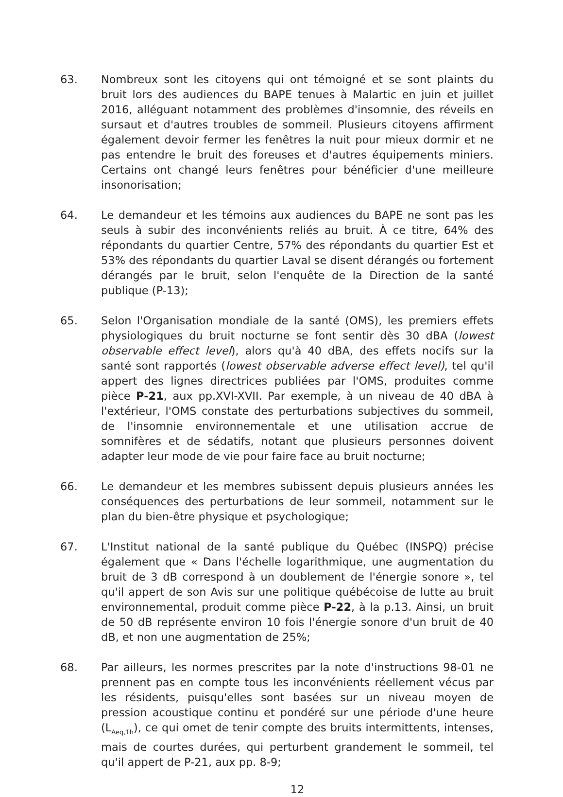63. Nombreux sont les citoyens qui ont témoigné et se sont plaints du bruit lors des audiences du BAPE tenues à Malartic en juin et juillet 2016, alléguant notamment des problèmes d'insomnie, des réveils en sursaut et d'autres troubles de sommeil. Plusieurs citoyens affirment également devoir fermer les fenêtres la nuit pour mieux dormir et ne pas entendre le bruit des foreuses et d'autres équipements miniers. Certains ont changé leurs fenêtres pour bénéficier d'une meilleure insonorisation;
64. Le demandeur et les témoins aux audiences du BAPE ne sont pas les seuls à subir des inconvénients reliés au bruit. À ce titre, 64% des répondants du quartier Centre, 57% des répondants du quartier Est et 53% des répondants du quartier Laval se disent dérangés ou fortement dérangés par le bruit, selon l'enquête de la Direction de la santé publique (P-13);
65. Selon l'Organisation mondiale de la santé (OMS), les premiers effets physiologiques du bruit nocturne se font sentir dès 30 dBA (lowest observable effect level), alors qu'à 40 dBA, des effets nocifs sur la santé sont rapportés (lowest observable adverse effect level), tel qu'il appert des lignes directrices publiées par l'OMS, produites comme pièce P-21, aux pp.XVI-XVII. Par exemple, à un niveau de 40 dBA à l'extérieur, l'OMS constate des perturbations subjectives du sommeil, de l'insomnie environnementale et une utilisation accrue de somnifères et de sédatifs, notant que plusieurs personnes doivent adapter leur mode de vie pour faire face au bruit nocturne;
66. Le demandeur et les membres subissent depuis plusieurs années les conséquences des perturbations de leur sommeil, notamment sur le plan du bien-être physique et psychologique;
67. L'Institut national de la santé publique du Québec (INSPQ) précise également que « Dans l'échelle logarithmique, une augmentation du bruit de 3 dB correspond à un doublement de l'énergie sonore », tel qu'il appert de son Avis sur une politique québécoise de lutte au bruit environnemental, produit comme pièce P-22, à la p.13. Ainsi, un bruit de 50 dB représente environ 10 fois l'énergie sonore d'un bruit de 40 dB, et non une augmentation de 25%;
68. Par ailleurs, les normes prescrites par la note d'instructions 98-01 ne prennent pas en compte tous les inconvénients réellement vécus par les résidents, puisqu'elles sont basées sur un niveau moyen de pression acoustique continu et pondéré sur une période d'une heure (L<sub>Aeq,1h</sub>), ce qui omet de tenir compte des bruits intermittents, intenses, mais de courtes durées, qui perturbent grandement le sommeil, tel qu'il appert de P-21, aux pp. 8-9;
12